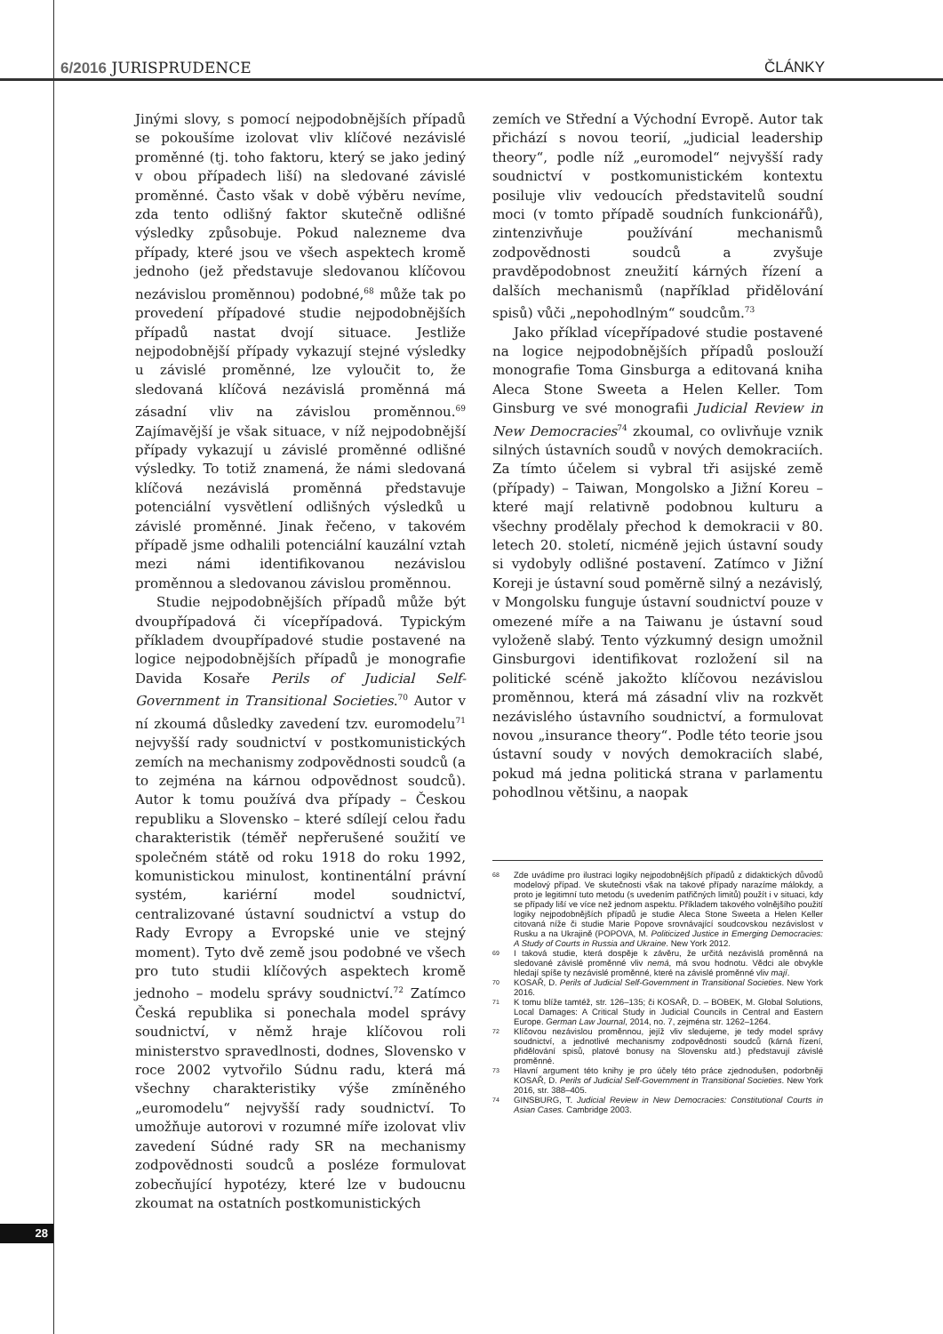6/2016 JURISPRUDENCE ČLÁNKY
Jinými slovy, s pomocí nejpodobnějších případů se pokoušíme izolovat vliv klíčové nezávislé proměnné (tj. toho faktoru, který se jako jediný v obou případech liší) na sledované závislé proměnné. Často však v době výběru nevíme, zda tento odlišný faktor skutečně odlišné výsledky způsobuje. Pokud nalezneme dva případy, které jsou ve všech aspektech kromě jednoho (jež představuje sledovanou klíčovou nezávislou proměnnou) podobné,<sup>68</sup> může tak po provedení případové studie nejpodobnějších případů nastat dvojí situace. Jestliže nejpodobnější případy vykazují stejné výsledky u závislé proměnné, lze vyloučit to, že sledovaná klíčová nezávislá proměnná má zásadní vliv na závislou proměnnou.<sup>69</sup> Zajímavější je však situace, v níž nejpodobnější případy vykazují u závislé proměnné odlišné výsledky. To totiž znamená, že námi sledovaná klíčová nezávislá proměnná představuje potenciální vysvětlení odlišných výsledků u závislé proměnné. Jinak řečeno, v takovém případě jsme odhalili potenciální kauzální vztah mezi námi identifikovanou nezávislou proměnnou a sledovanou závislou proměnnou.
Studie nejpodobnějších případů může být dvoupřípadová či vícepřípadová. Typickým příkladem dvoupřípadové studie postavené na logice nejpodobnějších případů je monografie Davida Kosaře Perils of Judicial Self-Government in Transitional Societies.<sup>70</sup> Autor v ní zkoumá důsledky zavedení tzv. euromodelu<sup>71</sup> nejvyšší rady soudnictví v postkomunistických zemích na mechanismy zodpovědnosti soudců (a to zejména na kárnou odpovědnost soudců). Autor k tomu používá dva případy – Českou republiku a Slovensko – které sdílejí celou řadu charakteristik (téměř nepřerušené soužití ve společném státě od roku 1918 do roku 1992, komunistickou minulost, kontinentální právní systém, kariérní model soudnictví, centralizované ústavní soudnictví a vstup do Rady Evropy a Evropské unie ve stejný moment). Tyto dvě země jsou podobné ve všech pro tuto studii klíčových aspektech kromě jednoho – modelu správy soudnictví.<sup>72</sup> Zatímco Česká republika si ponechala model správy soudnictví, v němž hraje klíčovou roli ministerstvo spravedlnosti, dodnes, Slovensko v roce 2002 vytvořilo Súdnu radu, která má všechny charakteristiky výše zmíněného „euromodelu“ nejvyšší rady soudnictví. To umožňuje autorovi v rozumné míře izolovat vliv zavedení Súdné rady SR na mechanismy zodpovědnosti soudců a posléze formulovat zobecňující hypotézy, které lze v budoucnu zkoumat na ostatních postkomunistických
zemích ve Střední a Východní Evropě. Autor tak přichází s novou teorií, „judicial leadership theory“, podle níž „euromodel“ nejvyšší rady soudnictví v postkomunistickém kontextu posiluje vliv vedoucích představitelů soudní moci (v tomto případě soudních funkcionářů), zintenzivňuje používání mechanismů zodpovědnosti soudců a zvyšuje pravděpodobnost zneužití kárných řízení a dalších mechanismů (například přidělování spisů) vůči „nepohodlným“ soudcům.<sup>73</sup>
Jako příklad vícepřípadové studie postavené na logice nejpodobnějších případů poslouží monografie Toma Ginsburga a editovaná kniha Aleca Stone Sweeta a Helen Keller. Tom Ginsburg ve své monografii Judicial Review in New Democracies<sup>74</sup> zkoumal, co ovlivňuje vznik silných ústavních soudů v nových demokraciích. Za tímto účelem si vybral tři asijské země (případy) – Taiwan, Mongolsko a Jižní Koreu – které mají relativně podobnou kulturu a všechny prodělaly přechod k demokracii v 80. letech 20. století, nicméně jejich ústavní soudy si vydobyly odlišné postavení. Zatímco v Jižní Koreji je ústavní soud poměrně silný a nezávislý, v Mongolsku funguje ústavní soudnictví pouze v omezené míře a na Taiwanu je ústavní soud vyloženě slabý. Tento výzkumný design umožnil Ginsburgovi identifikovat rozložení sil na politické scéně jakožto klíčovou nezávislou proměnnou, která má zásadní vliv na rozkvět nezávislého ústavního soudnictví, a formulovat novou „insurance theory“. Podle této teorie jsou ústavní soudy v nových demokraciích slabé, pokud má jedna politická strana v parlamentu pohodlnou většinu, a naopak
68 Zde uvádíme pro ilustraci logiky nejpodobnějších případů z didaktických důvodů modelový případ. Ve skutečnosti však na takové případy narazíme málokdy, a proto je legitimní tuto metodu (s uvedením patřičných limitů) použít i v situaci, kdy se případy liší ve více než jednom aspektu. Příkladem takového volnějšího použití logiky nejpodobnějších případů je studie Aleca Stone Sweeta a Helen Keller citovaná níže či studie Marie Popove srovnávající soudcovskou nezávislost v Rusku a na Ukrajině (POPOVA, M. Politicized Justice in Emerging Democracies: A Study of Courts in Russia and Ukraine. New York 2012.
69 I taková studie, která dospěje k závěru, že určitá nezávislá proměnná na sledované závislé proměnné vliv nemá, má svou hodnotu. Vědci ale obvykle hledají spíše ty nezávislé proměnné, které na závislé proměnné vliv mají.
70 KOSAŘ, D. Perils of Judicial Self-Government in Transitional Societies. New York 2016.
71 K tomu blíže tamtéž, str. 126–135; či KOSAŘ, D. – BOBEK, M. Global Solutions, Local Damages: A Critical Study in Judicial Councils in Central and Eastern Europe. German Law Journal, 2014, no. 7, zejména str. 1262–1264.
72 Klíčovou nezávislou proměnnou, jejíž vliv sledujeme, je tedy model správy soudnictví, a jednotlivé mechanismy zodpovědnosti soudců (kárná řízení, přidělování spisů, platové bonusy na Slovensku atd.) představují závislé proměnné.
73 Hlavní argument této knihy je pro účely této práce zjednodušen, podorbněji KOSAŘ, D. Perils of Judicial Self-Government in Transitional Societies. New York 2016, str. 388–405.
74 GINSBURG, T. Judicial Review in New Democracies: Constitutional Courts in Asian Cases. Cambridge 2003.
28